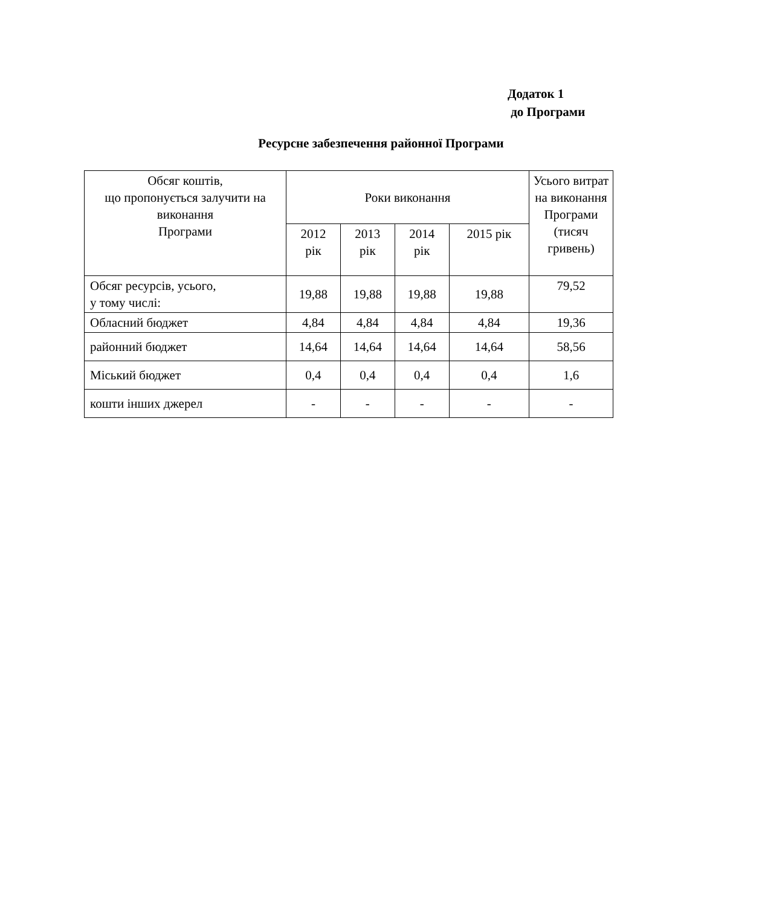Додаток 1
до Програми
Ресурсне забезпечення районної Програми
| Обсяг коштів, що пропонується залучити на виконання Програми | Роки виконання | | | | Усього витрат на виконання Програми (тисяч гривень) |
| --- | --- | --- | --- | --- | --- |
| | 2012 рік | 2013 рік | 2014 рік | 2015 рік | |
| Обсяг ресурсів, усього, у тому числі: | 19,88 | 19,88 | 19,88 | 19,88 | 79,52 |
| Обласний бюджет | 4,84 | 4,84 | 4,84 | 4,84 | 19,36 |
| районний бюджет | 14,64 | 14,64 | 14,64 | 14,64 | 58,56 |
| Міський бюджет | 0,4 | 0,4 | 0,4 | 0,4 | 1,6 |
| кошти інших джерел | - | - | - | - | - |